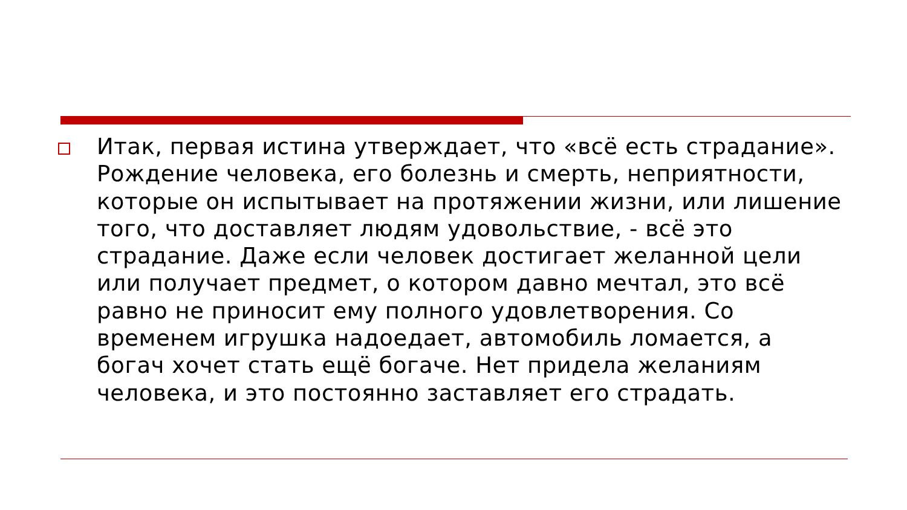Итак, первая истина утверждает, что «всё есть страдание». Рождение человека, его болезнь и смерть, неприятности, которые он испытывает на протяжении жизни, или лишение того, что доставляет людям удовольствие, - всё это страдание. Даже если человек достигает желанной цели или получает предмет, о котором давно мечтал, это всё равно не приносит ему полного удовлетворения. Со временем игрушка надоедает, автомобиль ломается, а богач хочет стать ещё богаче. Нет придела желаниям человека, и это постоянно заставляет его страдать.